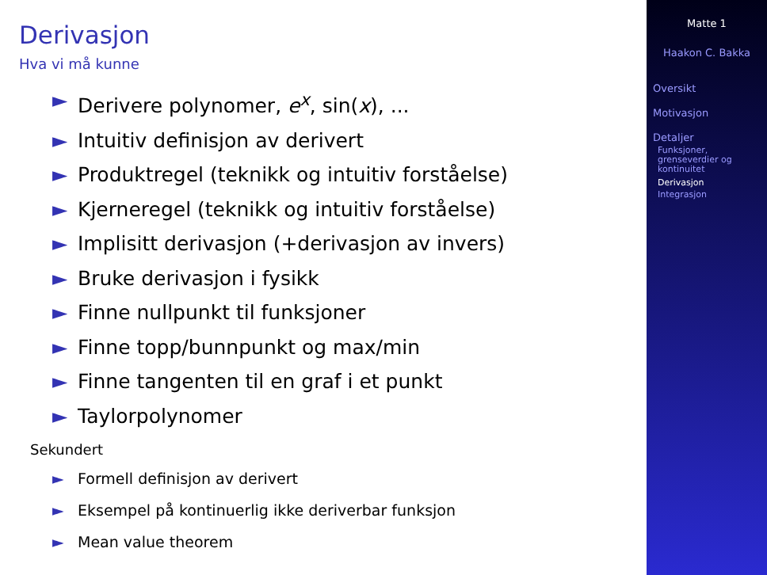Derivasjon
Hva vi må kunne
► Derivere polynomer, e<sup>x</sup>, sin(x), ...
► Intuitiv definisjon av derivert
► Produktregel (teknikk og intuitiv forståelse)
► Kjerneregel (teknikk og intuitiv forståelse)
► Implisitt derivasjon (+derivasjon av invers)
► Bruke derivasjon i fysikk
► Finne nullpunkt til funksjoner
► Finne topp/bunnpunkt og max/min
► Finne tangenten til en graf i et punkt
► Taylorpolynomer
Sekundert
► Formell definisjon av derivert
► Eksempel på kontinuerlig ikke deriverbar funksjon
► Mean value theorem
Matte 1
Haakon C. Bakka
Oversikt
Motivasjon
Detaljer
Funksjoner, grenseverdier og kontinuitet
Derivasjon
Integrasjon